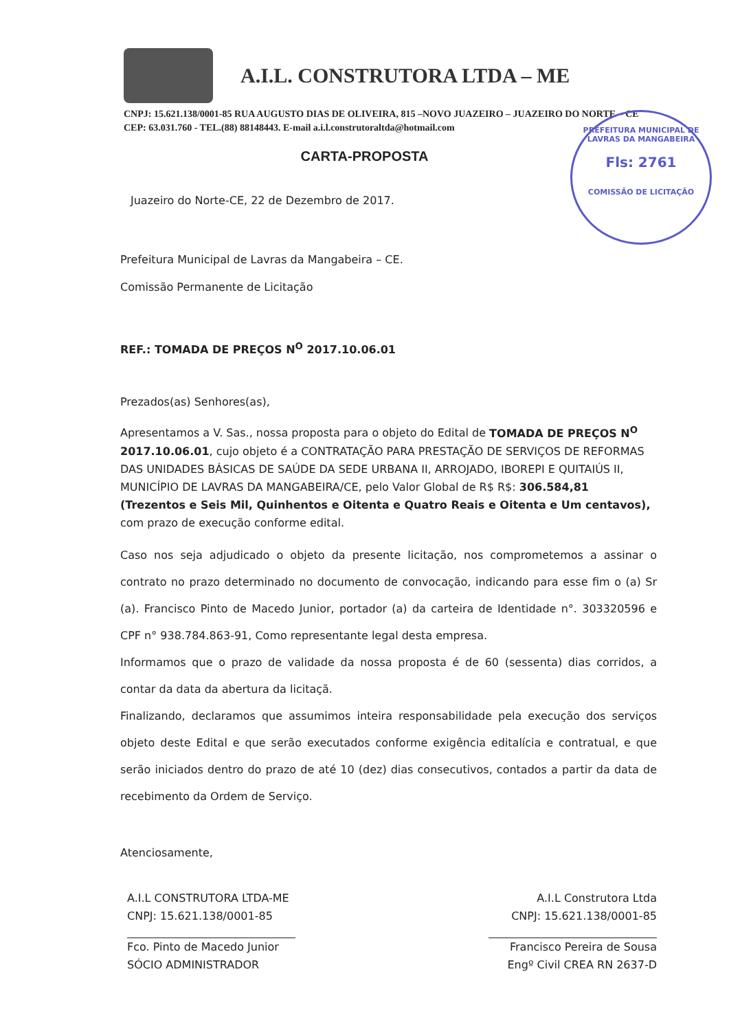A.I.L. CONSTRUTORA LTDA – ME
CNPJ: 15.621.138/0001-85 RUA AUGUSTO DIAS DE OLIVEIRA, 815 –NOVO JUAZEIRO – JUAZEIRO DO NORTE – CE CEP: 63.031.760 - TEL.(88) 88148443. E-mail a.i.l.construtoraltda@hotmail.com
PREFEITURA MUNICIPAL DE LAVRAS DA MANGABEIRA
Fls: 2761
COMISSÃO DE LICITAÇÃO
CARTA-PROPOSTA
Juazeiro do Norte-CE, 22 de Dezembro de 2017.
Prefeitura Municipal de Lavras da Mangabeira – CE.
Comissão Permanente de Licitação
REF.: TOMADA DE PREÇOS N<sup>O</sup> 2017.10.06.01
Prezados(as) Senhores(as),
Apresentamos a V. Sas., nossa proposta para o objeto do Edital de TOMADA DE PREÇOS N<sup>O</sup> 2017.10.06.01, cujo objeto é a CONTRATAÇÃO PARA PRESTAÇÃO DE SERVIÇOS DE REFORMAS DAS UNIDADES BÁSICAS DE SAÚDE DA SEDE URBANA II, ARROJADO, IBOREPI E QUITAIÚS II, MUNICÍPIO DE LAVRAS DA MANGABEIRA/CE, pelo Valor Global de R$ R$: 306.584,81 (Trezentos e Seis Mil, Quinhentos e Oitenta e Quatro Reais e Oitenta e Um centavos), com prazo de execução conforme edital.
Caso nos seja adjudicado o objeto da presente licitação, nos comprometemos a assinar o contrato no prazo determinado no documento de convocação, indicando para esse fim o (a) Sr (a). Francisco Pinto de Macedo Junior, portador (a) da carteira de Identidade n°. 303320596 e CPF n° 938.784.863-91, Como representante legal desta empresa.
Informamos que o prazo de validade da nossa proposta é de 60 (sessenta) dias corridos, a contar da data da abertura da licitaçã.
Finalizando, declaramos que assumimos inteira responsabilidade pela execução dos serviços objeto deste Edital e que serão executados conforme exigência editalícia e contratual, e que serão iniciados dentro do prazo de até 10 (dez) dias consecutivos, contados a partir da data de recebimento da Ordem de Serviço.
Atenciosamente,
A.I.L CONSTRUTORA LTDA-ME
CNPJ: 15.621.138/0001-85
Fco. Pinto de Macedo Junior
SÓCIO ADMINISTRADOR
A.I.L Construtora Ltda
CNPJ: 15.621.138/0001-85
Francisco Pereira de Sousa
Engº Civil CREA RN 2637-D